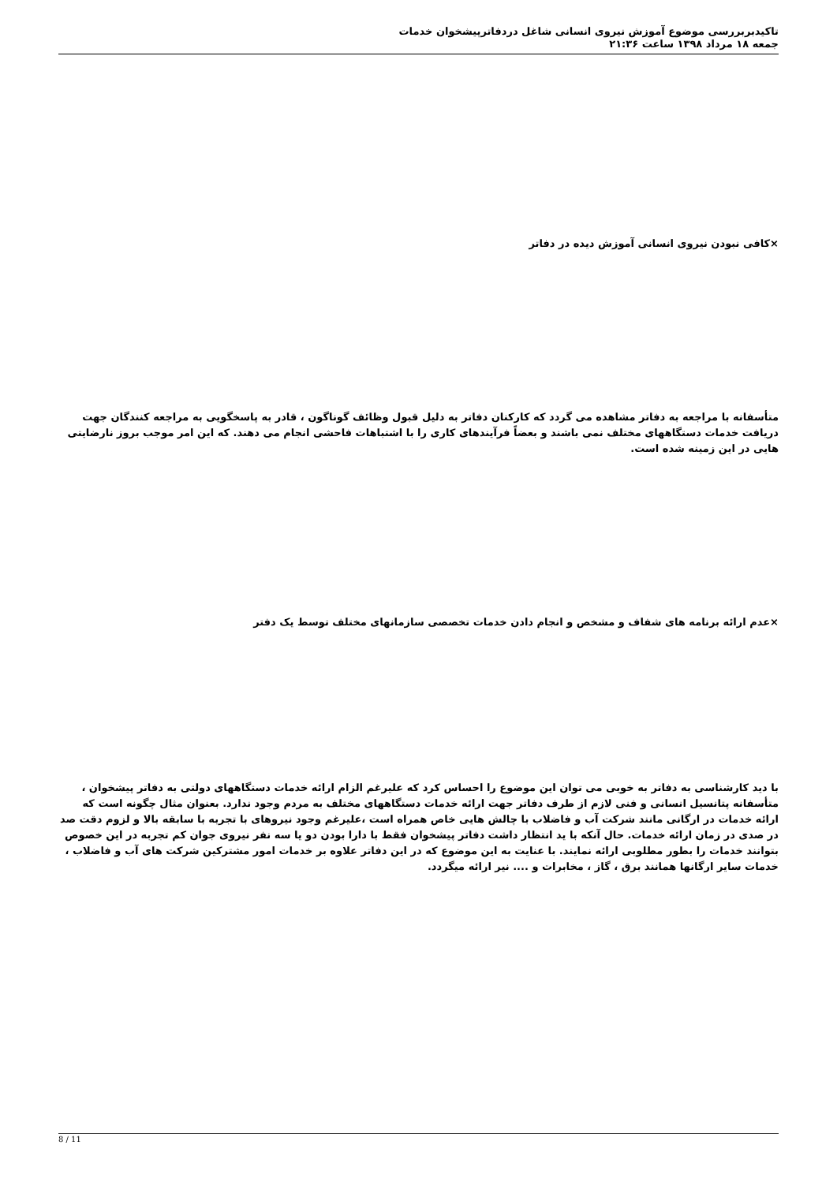تاکیدبربررسی موضوع آموزش نیروی انسانی شاغل دردفاترپیشخوان خدمات
جمعه ۱۸ مرداد ۱۳۹۸ ساعت ۲۱:۳۶
×کافی نبودن نیروی انسانی آموزش دیده در دفاتر
متأسفانه با مراجعه به دفاتر مشاهده می گردد که کارکنان دفاتر به دلیل قبول وظائف گوناگون ، قادر به پاسخگویی به مراجعه کنندگان جهت دریافت خدمات دستگاههای مختلف نمی باشند و بعضاً فرآیندهای کاری را با اشتباهات فاحشی انجام می دهند. که این امر موجب بروز نارضایتی هایی در این زمینه شده است.
×عدم ارائه برنامه های شفاف و مشخص و انجام دادن خدمات تخصصی سازمانهای مختلف توسط یک دفتر
با دید کارشناسی به دفاتر به خوبی می توان این موضوع را احساس کرد که علیرغم الزام ارائه خدمات دستگاههای دولتی به دفاتر پیشخوان ، متأسفانه پتانسیل انسانی و فنی لازم از طرف دفاتر جهت ارائه خدمات دستگاههای مختلف به مردم وجود ندارد. بعنوان مثال چگونه است که ارائه خدمات در ارگانی مانند شرکت آب و فاضلاب با چالش هایی خاص همراه است ،علیرغم وجود نیروهای با تجربه با سابقه بالا و لزوم دقت صد در صدی در زمان ارائه خدمات. حال آنکه با ید انتظار داشت دفاتر پیشخوان فقط با دارا بودن دو یا سه نفر نیروی جوان کم تجربه در این خصوص بتوانند خدمات را بطور مطلوبی ارائه نمایند. با عنایت به این موضوع که در این دفاتر علاوه بر خدمات امور مشترکین شرکت های آب و فاضلاب ، خدمات سایر ارگانها همانند برق ، گاز ، مخابرات و .... نیر ارائه میگردد.
8 / 11